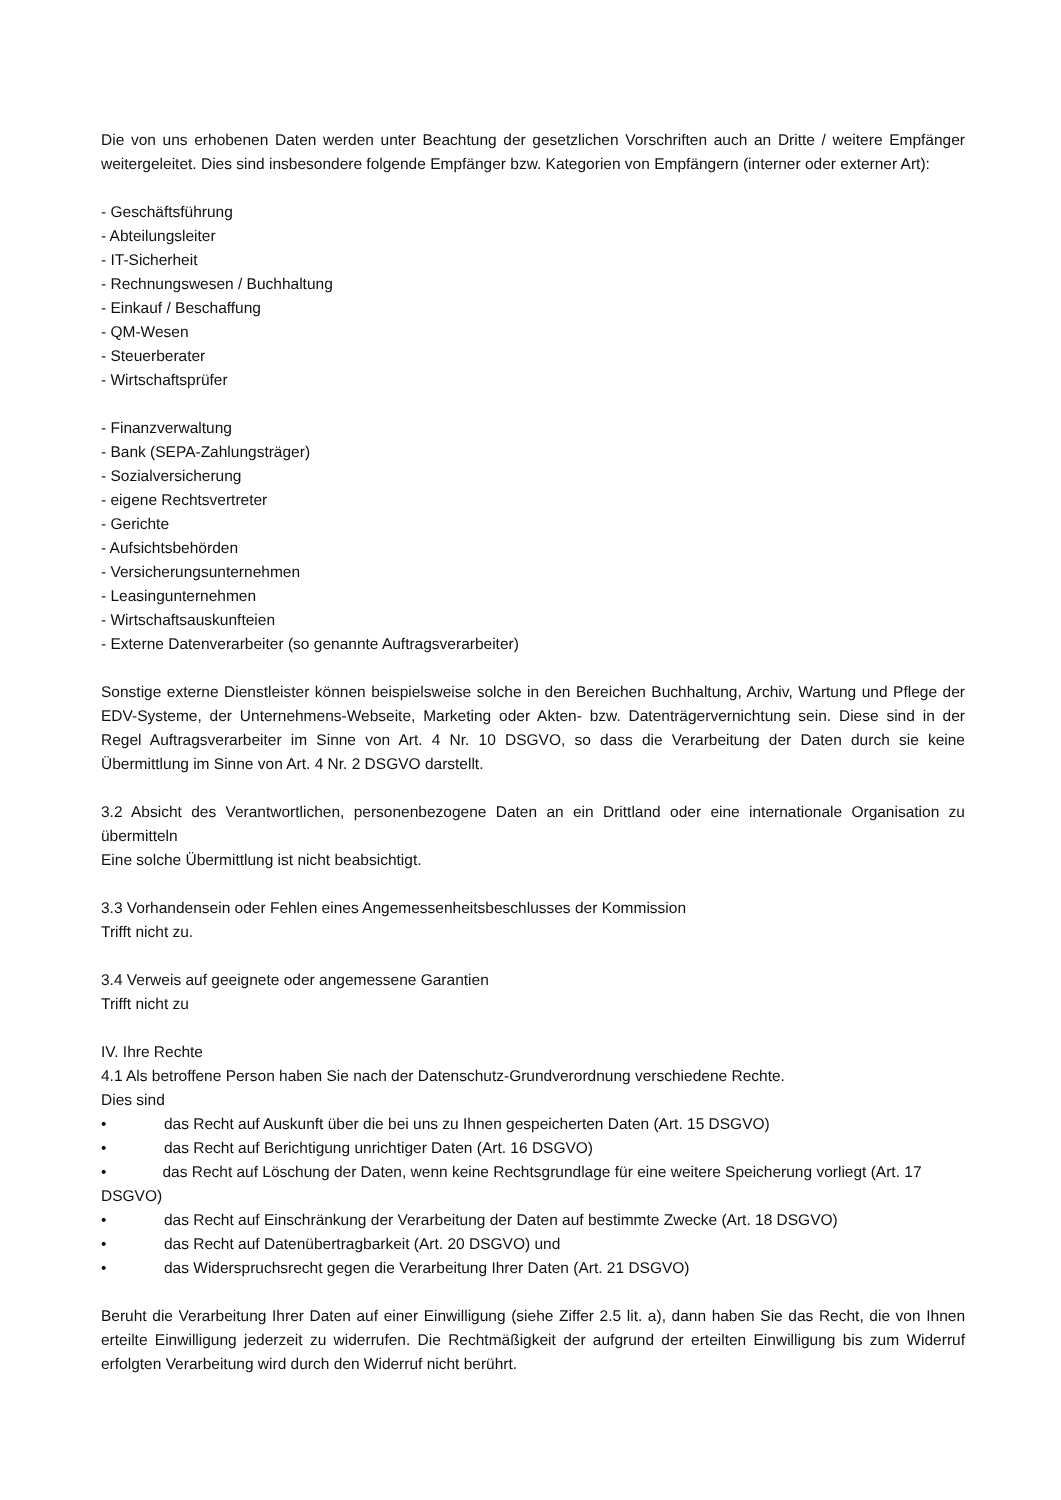Die von uns erhobenen Daten werden unter Beachtung der gesetzlichen Vorschriften auch an Dritte / weitere Empfänger weitergeleitet. Dies sind insbesondere folgende Empfänger bzw. Kategorien von Empfängern (interner oder externer Art):
- Geschäftsführung
- Abteilungsleiter
- IT-Sicherheit
- Rechnungswesen / Buchhaltung
- Einkauf / Beschaffung
- QM-Wesen
- Steuerberater
- Wirtschaftsprüfer
- Finanzverwaltung
- Bank (SEPA-Zahlungsträger)
- Sozialversicherung
- eigene Rechtsvertreter
- Gerichte
- Aufsichtsbehörden
- Versicherungsunternehmen
- Leasingunternehmen
- Wirtschaftsauskunfteien
- Externe Datenverarbeiter (so genannte Auftragsverarbeiter)
Sonstige externe Dienstleister können beispielsweise solche in den Bereichen Buchhaltung, Archiv, Wartung und Pflege der EDV-Systeme, der Unternehmens-Webseite, Marketing oder Akten- bzw. Datenträgervernichtung sein. Diese sind in der Regel Auftragsverarbeiter im Sinne von Art. 4 Nr. 10 DSGVO, so dass die Verarbeitung der Daten durch sie keine Übermittlung im Sinne von Art. 4 Nr. 2 DSGVO darstellt.
3.2 Absicht des Verantwortlichen, personenbezogene Daten an ein Drittland oder eine internationale Organisation zu übermitteln
Eine solche Übermittlung ist nicht beabsichtigt.
3.3 Vorhandensein oder Fehlen eines Angemessenheitsbeschlusses der Kommission
Trifft nicht zu.
3.4 Verweis auf geeignete oder angemessene Garantien
Trifft nicht zu
IV. Ihre Rechte
4.1 Als betroffene Person haben Sie nach der Datenschutz-Grundverordnung verschiedene Rechte.
Dies sind
• das Recht auf Auskunft über die bei uns zu Ihnen gespeicherten Daten (Art. 15 DSGVO)
• das Recht auf Berichtigung unrichtiger Daten (Art. 16 DSGVO)
• das Recht auf Löschung der Daten, wenn keine Rechtsgrundlage für eine weitere Speicherung vorliegt (Art. 17 DSGVO)
• das Recht auf Einschränkung der Verarbeitung der Daten auf bestimmte Zwecke (Art. 18 DSGVO)
• das Recht auf Datenübertragbarkeit (Art. 20 DSGVO) und
• das Widerspruchsrecht gegen die Verarbeitung Ihrer Daten (Art. 21 DSGVO)
Beruht die Verarbeitung Ihrer Daten auf einer Einwilligung (siehe Ziffer 2.5 lit. a), dann haben Sie das Recht, die von Ihnen erteilte Einwilligung jederzeit zu widerrufen. Die Rechtmäßigkeit der aufgrund der erteilten Einwilligung bis zum Widerruf erfolgten Verarbeitung wird durch den Widerruf nicht berührt.